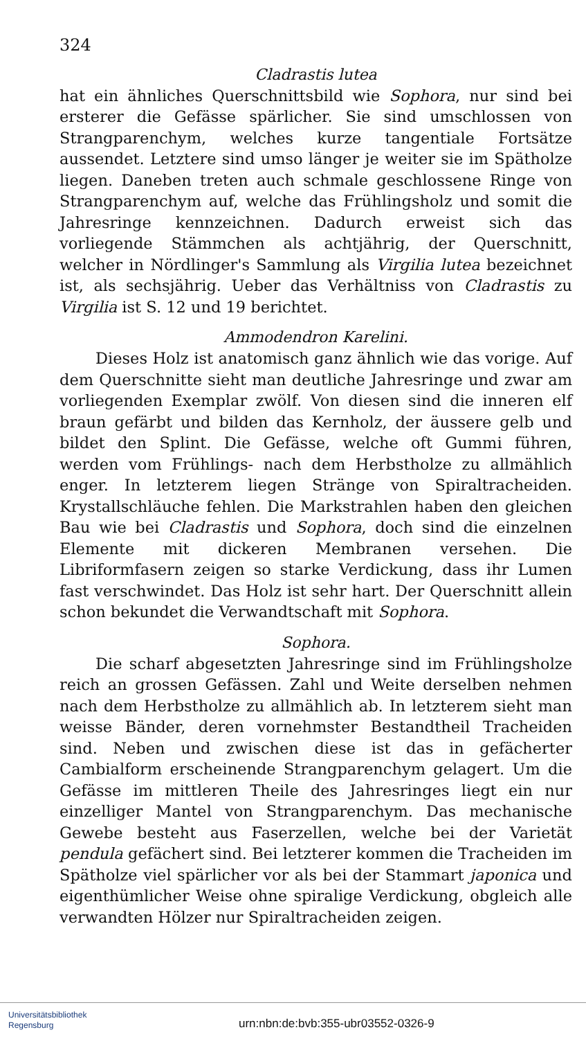324
Cladrastis lutea
hat ein ähnliches Querschnittsbild wie Sophora, nur sind bei ersterer die Gefässe spärlicher. Sie sind umschlossen von Strangparenchym, welches kurze tangentiale Fortsätze aussendet. Letztere sind umso länger je weiter sie im Spätholze liegen. Daneben treten auch schmale geschlossene Ringe von Strangparenchym auf, welche das Frühlingsholz und somit die Jahresringe kennzeichnen. Dadurch erweist sich das vorliegende Stämmchen als achtjährig, der Querschnitt, welcher in Nördlinger's Sammlung als Virgilia lutea bezeichnet ist, als sechsjährig. Ueber das Verhältniss von Cladrastis zu Virgilia ist S. 12 und 19 berichtet.
Ammodendron Karelini.
Dieses Holz ist anatomisch ganz ähnlich wie das vorige. Auf dem Querschnitte sieht man deutliche Jahresringe und zwar am vorliegenden Exemplar zwölf. Von diesen sind die inneren elf braun gefärbt und bilden das Kernholz, der äussere gelb und bildet den Splint. Die Gefässe, welche oft Gummi führen, werden vom Frühlings- nach dem Herbstholze zu allmählich enger. In letzterem liegen Stränge von Spiraltracheiden. Krystallschläuche fehlen. Die Markstrahlen haben den gleichen Bau wie bei Cladrastis und Sophora, doch sind die einzelnen Elemente mit dickeren Membranen versehen. Die Libriformfasern zeigen so starke Verdickung, dass ihr Lumen fast verschwindet. Das Holz ist sehr hart. Der Querschnitt allein schon bekundet die Verwandtschaft mit Sophora.
Sophora.
Die scharf abgesetzten Jahresringe sind im Frühlingsholze reich an grossen Gefässen. Zahl und Weite derselben nehmen nach dem Herbstholze zu allmählich ab. In letzterem sieht man weisse Bänder, deren vornehmster Bestandtheil Tracheiden sind. Neben und zwischen diese ist das in gefächerter Cambialform erscheinende Strangparenchym gelagert. Um die Gefässe im mittleren Theile des Jahresringes liegt ein nur einzelliger Mantel von Strangparenchym. Das mechanische Gewebe besteht aus Faserzellen, welche bei der Varietät pendula gefächert sind. Bei letzterer kommen die Tracheiden im Spätholze viel spärlicher vor als bei der Stammart japonica und eigenthümlicher Weise ohne spiralige Verdickung, obgleich alle verwandten Hölzer nur Spiraltracheiden zeigen.
Universitätsbibliothek
Regensburg
urn:nbn:de:bvb:355-ubr03552-0326-9